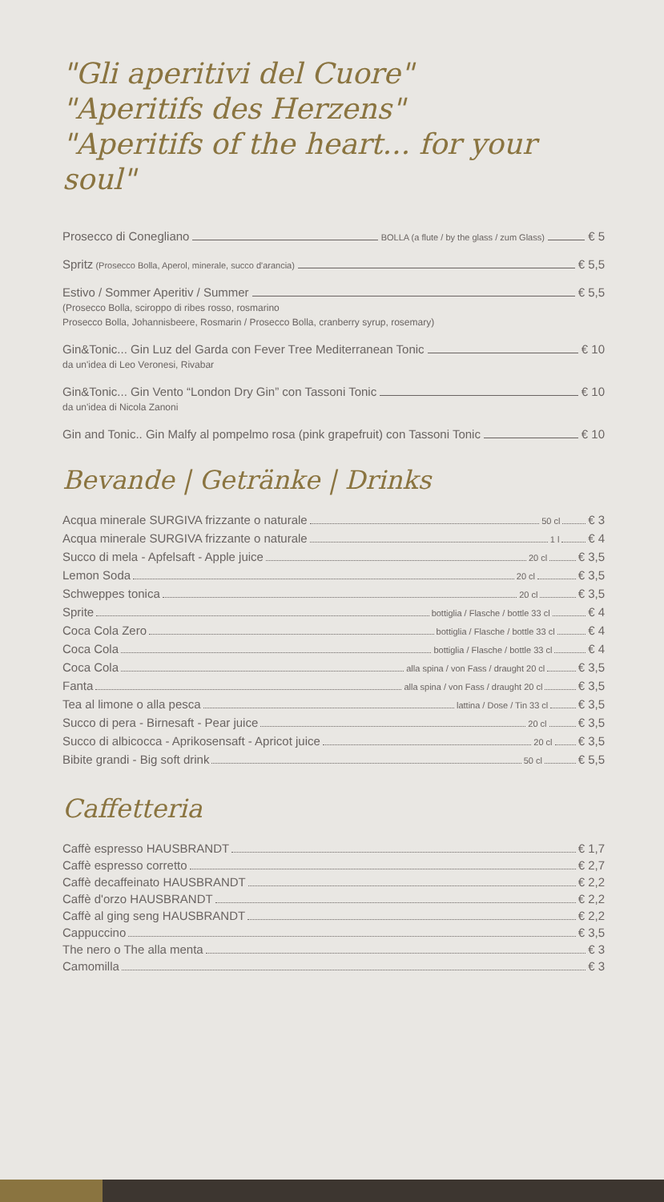"Gli aperitivi del Cuore"
"Aperitifs des Herzens"
"Aperitifs of the heart... for your soul"
Prosecco di Conegliano BOLLA (a flute / by the glass / zum Glass) € 5
Spritz (Prosecco Bolla, Aperol, minerale, succo d'arancia) € 5,5
Estivo / Sommer Aperitiv / Summer € 5,5
(Prosecco Bolla, sciroppo di ribes rosso, rosmarino
Prosecco Bolla, Johannisbeere, Rosmarin / Prosecco Bolla, cranberry syrup, rosemary)
Gin&Tonic... Gin Luz del Garda con Fever Tree Mediterranean Tonic € 10
da un'idea di Leo Veronesi, Rivabar
Gin&Tonic... Gin Vento “London Dry Gin” con Tassoni Tonic € 10
da un'idea di Nicola Zanoni
Gin and Tonic.. Gin Malfy al pompelmo rosa (pink grapefruit) con Tassoni Tonic € 10
Bevande | Getränke | Drinks
Acqua minerale SURGIVA frizzante o naturale 50 cl € 3
Acqua minerale SURGIVA frizzante o naturale 1 l € 4
Succo di mela - Apfelsaft - Apple juice 20 cl € 3,5
Lemon Soda 20 cl € 3,5
Schweppes tonica 20 cl € 3,5
Sprite bottiglia / Flasche / bottle 33 cl € 4
Coca Cola Zero bottiglia / Flasche / bottle 33 cl € 4
Coca Cola bottiglia / Flasche / bottle 33 cl € 4
Coca Cola alla spina / von Fass / draught 20 cl € 3,5
Fanta alla spina / von Fass / draught 20 cl € 3,5
Tea al limone o alla pesca lattina / Dose / Tin 33 cl € 3,5
Succo di pera - Birnesaft - Pear juice 20 cl € 3,5
Succo di albicocca - Aprikosensaft - Apricot juice 20 cl € 3,5
Bibite grandi - Big soft drink 50 cl € 5,5
Caffetteria
Caffè espresso HAUSBRANDT € 1,7
Caffè espresso corretto € 2,7
Caffè decaffeinato HAUSBRANDT € 2,2
Caffè d'orzo HAUSBRANDT € 2,2
Caffè al ging seng HAUSBRANDT € 2,2
Cappuccino € 3,5
The nero o The alla menta € 3
Camomilla € 3